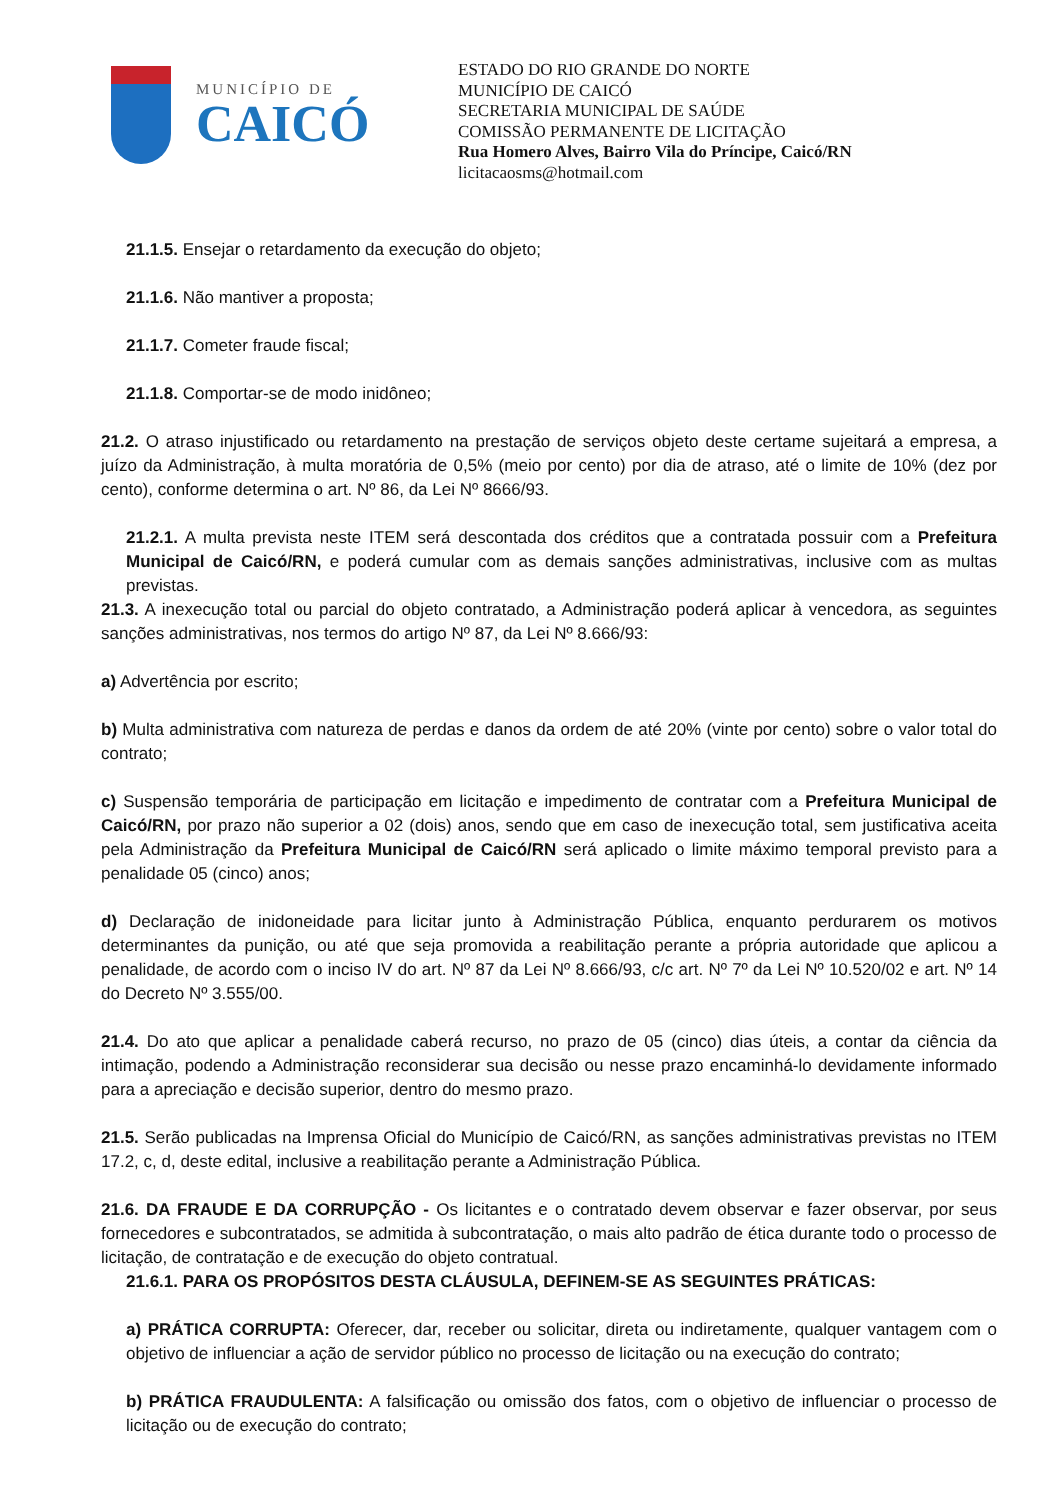MUNICÍPIO DE
CAICÓ
ESTADO DO RIO GRANDE DO NORTE
MUNICÍPIO DE CAICÓ
SECRETARIA MUNICIPAL DE SAÚDE
COMISSÃO PERMANENTE DE LICITAÇÃO
Rua Homero Alves, Bairro Vila do Príncipe, Caicó/RN
licitacaosms@hotmail.com
21.1.5. Ensejar o retardamento da execução do objeto;
21.1.6. Não mantiver a proposta;
21.1.7. Cometer fraude fiscal;
21.1.8. Comportar-se de modo inidôneo;
21.2. O atraso injustificado ou retardamento na prestação de serviços objeto deste certame sujeitará a empresa, a juízo da Administração, à multa moratória de 0,5% (meio por cento) por dia de atraso, até o limite de 10% (dez por cento), conforme determina o art. Nº 86, da Lei Nº 8666/93.
21.2.1. A multa prevista neste ITEM será descontada dos créditos que a contratada possuir com a Prefeitura Municipal de Caicó/RN, e poderá cumular com as demais sanções administrativas, inclusive com as multas previstas.
21.3. A inexecução total ou parcial do objeto contratado, a Administração poderá aplicar à vencedora, as seguintes sanções administrativas, nos termos do artigo Nº 87, da Lei Nº 8.666/93:
a) Advertência por escrito;
b) Multa administrativa com natureza de perdas e danos da ordem de até 20% (vinte por cento) sobre o valor total do contrato;
c) Suspensão temporária de participação em licitação e impedimento de contratar com a Prefeitura Municipal de Caicó/RN, por prazo não superior a 02 (dois) anos, sendo que em caso de inexecução total, sem justificativa aceita pela Administração da Prefeitura Municipal de Caicó/RN será aplicado o limite máximo temporal previsto para a penalidade 05 (cinco) anos;
d) Declaração de inidoneidade para licitar junto à Administração Pública, enquanto perdurarem os motivos determinantes da punição, ou até que seja promovida a reabilitação perante a própria autoridade que aplicou a penalidade, de acordo com o inciso IV do art. Nº 87 da Lei Nº 8.666/93, c/c art. Nº 7º da Lei Nº 10.520/02 e art. Nº 14 do Decreto Nº 3.555/00.
21.4. Do ato que aplicar a penalidade caberá recurso, no prazo de 05 (cinco) dias úteis, a contar da ciência da intimação, podendo a Administração reconsiderar sua decisão ou nesse prazo encaminhá-lo devidamente informado para a apreciação e decisão superior, dentro do mesmo prazo.
21.5. Serão publicadas na Imprensa Oficial do Município de Caicó/RN, as sanções administrativas previstas no ITEM 17.2, c, d, deste edital, inclusive a reabilitação perante a Administração Pública.
21.6. DA FRAUDE E DA CORRUPÇÃO - Os licitantes e o contratado devem observar e fazer observar, por seus fornecedores e subcontratados, se admitida à subcontratação, o mais alto padrão de ética durante todo o processo de licitação, de contratação e de execução do objeto contratual.
21.6.1. PARA OS PROPÓSITOS DESTA CLÁUSULA, DEFINEM-SE AS SEGUINTES PRÁTICAS:
a) PRÁTICA CORRUPTA: Oferecer, dar, receber ou solicitar, direta ou indiretamente, qualquer vantagem com o objetivo de influenciar a ação de servidor público no processo de licitação ou na execução do contrato;
b) PRÁTICA FRAUDULENTA: A falsificação ou omissão dos fatos, com o objetivo de influenciar o processo de licitação ou de execução do contrato;